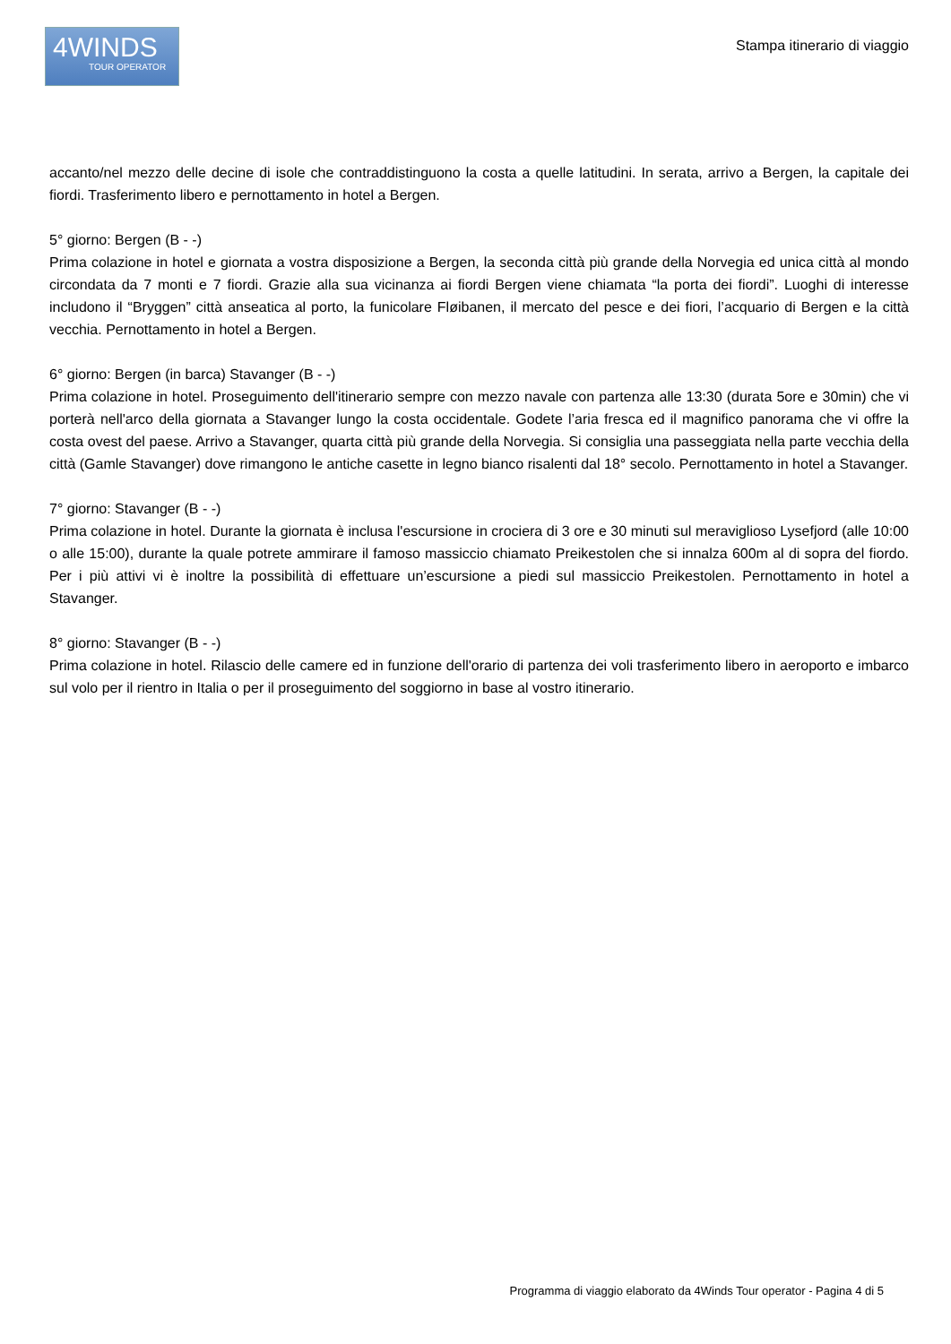4WINDS
TOUR OPERATOR
Stampa itinerario di viaggio
accanto/nel mezzo delle decine di isole che contraddistinguono la costa a quelle latitudini. In serata, arrivo a Bergen, la capitale dei fiordi. Trasferimento libero e pernottamento in hotel a Bergen.
5° giorno: Bergen (B - -)
Prima colazione in hotel e giornata a vostra disposizione a Bergen, la seconda città più grande della Norvegia ed unica città al mondo circondata da 7 monti e 7 fiordi. Grazie alla sua vicinanza ai fiordi Bergen viene chiamata “la porta dei fiordi”. Luoghi di interesse includono il “Bryggen” città anseatica al porto, la funicolare Fløibanen, il mercato del pesce e dei fiori, l’acquario di Bergen e la città vecchia. Pernottamento in hotel a Bergen.
6° giorno: Bergen (in barca) Stavanger (B - -)
Prima colazione in hotel. Proseguimento dell'itinerario sempre con mezzo navale con partenza alle 13:30 (durata 5ore e 30min) che vi porterà nell'arco della giornata a Stavanger lungo la costa occidentale. Godete l’aria fresca ed il magnifico panorama che vi offre la costa ovest del paese. Arrivo a Stavanger, quarta città più grande della Norvegia. Si consiglia una passeggiata nella parte vecchia della città (Gamle Stavanger) dove rimangono le antiche casette in legno bianco risalenti dal 18° secolo. Pernottamento in hotel a Stavanger.
7° giorno: Stavanger (B - -)
Prima colazione in hotel. Durante la giornata è inclusa l'escursione in crociera di 3 ore e 30 minuti sul meraviglioso Lysefjord (alle 10:00 o alle 15:00), durante la quale potrete ammirare il famoso massiccio chiamato Preikestolen che si innalza 600m al di sopra del fiordo. Per i più attivi vi è inoltre la possibilità di effettuare un’escursione a piedi sul massiccio Preikestolen. Pernottamento in hotel a Stavanger.
8° giorno: Stavanger (B - -)
Prima colazione in hotel. Rilascio delle camere ed in funzione dell'orario di partenza dei voli trasferimento libero in aeroporto e imbarco sul volo per il rientro in Italia o per il proseguimento del soggiorno in base al vostro itinerario.
Programma di viaggio elaborato da 4Winds Tour operator - Pagina 4 di 5